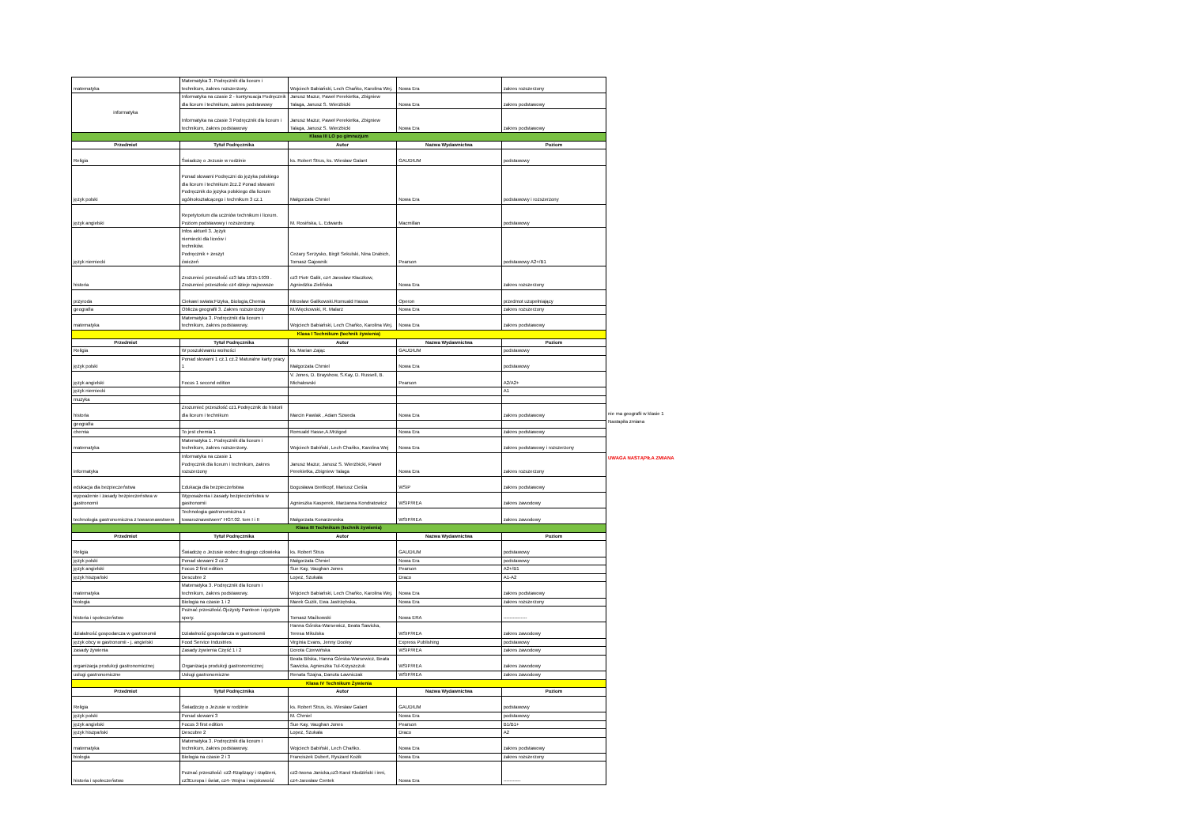| matematyka | Matematyka 3. Podręcznik dla liceum i technikum, zakres rozszerzony. | Wojciech Babiański, Lech Chańko, Karolina Wej. | Nowa Era | zakres rozszerzony |
| informatyka | Informatyka na czasie 2 - kontynuacja Podręcznik dla liceum i technikum, zakres podstawowy | Janusz Mazur, Paweł Perekietka, Zbigniew Talaga, Janusz S. Wierzbicki | Nowa Era | zakres podstawowy |
| | Informatyka na czasie 3 Podręcznik dla liceum i technikum, zakres podstawowy | Janusz Mazur, Paweł Perekietka, Zbigniew Talaga, Janusz S. Wierzbicki | Nowa Era | zakres podstawowy |
| Klasa III LO po gimnazjum | | | | |
| Przedmiot | Tytuł Podręcznika | Autor | Nazwa Wydawnictwa | Poziom |
| Religia | Świadczę o Jezusie w rodzinie | ks. Robert Strus, ks. Wiesław Galant | GAUDIUM | podstawowy |
| język polski | Ponad słowami Podręczni do języka polskiego dla liceum i technikum 2cz.2 Ponad słowami Podręcznik do języka polskiego dla liceum ogólnokształcącego i technikum 3 cz.1 | Małgorzata Chmiel | Nowa Era | podstawowy i rozszerzony |
| język angielski | Repetytorium dla uczniów technikum i liceum. Poziom podstawowy i rozszerzony. | M. Rosińska, L. Edwards | Macmillan | podstawowy |
| język niemiecki | Infos aktuell 3. Język niemiecki dla liceów i techników. Podręcznik + zeszyt ćwiczeń | Cezary Serzysko, Birgit Sekulski, Nina Drabich, Tomasz Gajownik | Pearson | podstawowy A2+/B1 |
| historia | Zrozumieć przeszłość cz3 lata 1815-1939 . Zrozumieć przeszłośc cz4 dzieje najnowsze | cz3 Piotr Galik, cz4 Jarosław Kłaczkow, Agniedzka Zielińska | Nowa Era | zakres rozszerzony |
| przyroda | Ciekawi swiata:Fizyka, Biologia,Chemia | Mirosław Galikowski.Romuald Hassa | Operon | przedmot uzupełniający |
| geografia | Oblicza geografii 3. Zakres rozszerzony | M.Więckowski, R. Malarz | Nowa Era | zakres rozszerzony |
| matematyka | Matematyka 3. Podręcznik dla liceum i technikum, zakres podstawowy. | Wojciech Babiański, Lech Chańko, Karolina Wej. | Nowa Era | zakres podstawowy |
| Klasa I Technikum (technik żywienia) | | | | |
| Przedmiot | Tytuł Podręcznika | Autor | Nazwa Wydawnictwa | Poziom |
| Religia | W poszukiwaniu wolności | ks. Marian Zając | GAUDIUM | podstawowy |
| język polski | Ponad słowami 1 cz.1 cz.2 Maturalne karty pracy 1 | Małgorzata Chmiel | Nowa Era | podstawowy |
| język angielski | Focus 1 second edition | V. Jones, D. Brayshow, S.Kay, D. Russell, B. Michałowski | Pearson | A2/A2+ |
| język niemiecki | | | | A1 |
| muzyka | | | | |
| historia | Zrozumieć przeszłość cz1.Podręcznik do historii dla liceum i technikum | Marcin Pawlak , Adam Szweda | Nowa Era | zakres podstawowy |
| geografia | | | | |
| chemia | To jest chemia 1 | Romuald Hasse,A.Mrzigod | Nowa Era | zakres podstawowy |
| matematyka | Matematyka 1. Podręcznik dla liceum i technikum, zakres rozszerzony. | Wojciech Babiński, Lech Chańko, Karolina Wej | Nowa Era | zakres podstawowy i rozszerzony |
| informatyka | Informatyka na czasie 1 Podręcznik dla liceum i technikum, zakres rozszerzony | Janusz Mazur, Janusz S. Wierzbicki, Paweł Perekietka, Zbigniew Talaga | Nowa Era | zakres rozszerzony |
| edukacja dla bezpieczeństwa | Edukacja dla bezpieczeństwa | Bogusława Breitkopf, Mariusz Cieśla | WSiP | zakres podstawowy |
| wypoażenie i zasady bezpieczeństwa w gastronomii | Wyposażenia i zasady bezpieczeństwa w gastronomii | Agnieszka Kasperek, Marzanna Kondratowicz | WSIP/REA | zakres zawodowy |
| technologia gastronomiczna z towaronawstwem | Technologia gastronomiczna z towaroznawstwem" HGT.02. tom I i II | Małgorzata Konarzewska | WSIP/REA | zakres zawodowy |
| Klasa III Technikum (technik żywienia) | | | | |
| Przedmiot | Tytuł Podręcznika | Autor | Nazwa Wydawnictwa | Poziom |
| Religia | Świadczę o Jezusie wobec drugiego człowieka | ks. Robert Strus | GAUDIUM | podstawowy |
| język polski | Ponad słowami 2 cz.2 | Małgorzata Chmiel | Nowa Era | podstawowy |
| język angielski | Focus 2 first edition | Sue Kay, Vaughan Jones | Pearson | A2+/B1 |
| język hiszpański | Descubre 2 | Lopez, Szukała | Draco | A1-A2 |
| matematyka | Matematyka 3. Podręcznik dla liceum i technikum, zakres podstawowy. | Wojciech Babiański, Lech Chańko, Karolina Wej. | Nowa Era | zakres podstawowy |
| biologia | Biologia na czasie 1 i 2 | Marek Guzik, Ewa Jastrzębska, | Nowa Era | zakres rozszerzony |
| historia i społeczeństwo | Poznać przeszłość.Ojczysty Panteon i ojczyste spory. | Tomasz Maćkowski | Nowa ERA | --------------- |
| działalność gospodarcza w gastronomii | Działalność gospodarcza w gastronomii | Hanna Górska-Warsewicz, Beata Sawicka, Teresa Mikulska | WSIP/REA | zakres zawodowy |
| język obcy w gastronomii - j. angielski | Food Service Industries | Virginia Evans, Jenny Dooley | Express Publishing | podstawowy |
| zasady żywienia | Zasady żywienia Część 1 i 2 | Dorota Czerwińska | WSIP/REA | zakres zawodowy |
| organizacja produkcji gastronomicznej | Organizacja produkcji gastronomicznej | Beata Bilska, Hanna Górska-Warsewicz, Beata Sawicka, Agnieszka Tul-Krzyszczuk | WSIP/REA | zakres zawodowy |
| usługi gastronomiczne | Usługi gastronomiczne | Renata Szajna, Danuta Ławniczak | WSIP/REA | zakres zawodowy |
| Klasa IV Technikum Żywienia | | | | |
| Przedmiot | Tytuł Podręcznika | Autor | Nazwa Wydawnictwa | Poziom |
| Religia | Świadzczę o Jezusie w rodzinie | ks. Robert Strus, ks. Wiesław Galant | GAUDIUM | podstawowy |
| język polski | Ponad słowami 3 | M. Chmiel | Nowa Era | podstawowy |
| język angielski | Focus 3 first edition | Sue Kay, Vaughan Jones | Pearson | B1/B1+ |
| język hiszpański | Descubre 2 | Lopez, Szukała | Draco | A2 |
| matematyka | Matematyka 3. Podręcznik dla liceum i technikum, zakres podstawowy. | Wojciech Babiński, Lech Chańko. | Nowa Era | zakres podstawowy |
| biologia | Biologia na czasie 2 i 3 | Franciszek Dubert, Ryszard Kozik | Nowa Era | zakres rozszerzony |
| historia i społeczeństwo | Poznać przeszłość: cz2-Rządzący i rządzeni, cz3Europa i świat, cz4- Wojna i wojskowość | cz2-Iwona Janicka,cz3-Karol Kłodziński i inni, cz4-Jarosław Centek | Nowa Era | ----------- |
nie ma geografii w klasie 1
Nastapiła zmiana
UWAGA NASTĄPIŁA ZMIANA